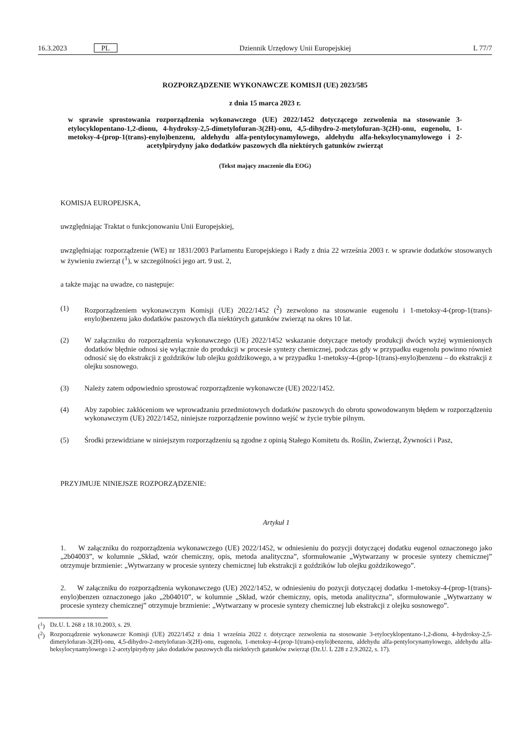16.3.2023 PL Dziennik Urzędowy Unii Europejskiej L 77/7
ROZPORZĄDZENIE WYKONAWCZE KOMISJI (UE) 2023/585
z dnia 15 marca 2023 r.
w sprawie sprostowania rozporządzenia wykonawczego (UE) 2022/1452 dotyczącego zezwolenia na stosowanie 3-etylocyklopentano-1,2-dionu, 4-hydroksy-2,5-dimetylofuran-3(2H)-onu, 4,5-dihydro-2-metylofuran-3(2H)-onu, eugenolu, 1-metoksy-4-(prop-1(trans)-enylo)benzenu, aldehydu alfa-pentylocynamylowego, aldehydu alfa-heksylocynamylowego i 2-acetylpirydyny jako dodatków paszowych dla niektórych gatunków zwierząt
(Tekst mający znaczenie dla EOG)
KOMISJA EUROPEJSKA,
uwzględniając Traktat o funkcjonowaniu Unii Europejskiej,
uwzględniając rozporządzenie (WE) nr 1831/2003 Parlamentu Europejskiego i Rady z dnia 22 września 2003 r. w sprawie dodatków stosowanych w żywieniu zwierząt (<sup>1</sup>), w szczególności jego art. 9 ust. 2,
a także mając na uwadze, co następuje:
(1) Rozporządzeniem wykonawczym Komisji (UE) 2022/1452 (<sup>2</sup>) zezwolono na stosowanie eugenolu i 1-metoksy-4-(prop-1(trans)-enylo)benzenu jako dodatków paszowych dla niektórych gatunków zwierząt na okres 10 lat.
(2) W załączniku do rozporządzenia wykonawczego (UE) 2022/1452 wskazanie dotyczące metody produkcji dwóch wyżej wymienionych dodatków błędnie odnosi się wyłącznie do produkcji w procesie syntezy chemicznej, podczas gdy w przypadku eugenolu powinno również odnosić się do ekstrakcji z goździków lub olejku goździkowego, a w przypadku 1-metoksy-4-(prop-1(trans)-enylo)benzenu – do ekstrakcji z olejku sosnowego.
(3) Należy zatem odpowiednio sprostować rozporządzenie wykonawcze (UE) 2022/1452.
(4) Aby zapobiec zakłóceniom we wprowadzaniu przedmiotowych dodatków paszowych do obrotu spowodowanym błędem w rozporządzeniu wykonawczym (UE) 2022/1452, niniejsze rozporządzenie powinno wejść w życie trybie pilnym.
(5) Środki przewidziane w niniejszym rozporządzeniu są zgodne z opinią Stałego Komitetu ds. Roślin, Zwierząt, Żywności i Pasz,
PRZYJMUJE NINIEJSZE ROZPORZĄDZENIE:
Artykuł 1
1. W załączniku do rozporządzenia wykonawczego (UE) 2022/1452, w odniesieniu do pozycji dotyczącej dodatku eugenol oznaczonego jako „2b04003”, w kolumnie „Skład, wzór chemiczny, opis, metoda analityczna”, sformułowanie „Wytwarzany w procesie syntezy chemicznej” otrzymuje brzmienie: „Wytwarzany w procesie syntezy chemicznej lub ekstrakcji z goździków lub olejku goździkowego”.
2. W załączniku do rozporządzenia wykonawczego (UE) 2022/1452, w odniesieniu do pozycji dotyczącej dodatku 1-metoksy-4-(prop-1(trans)-enylo)benzen oznaczonego jako „2b04010”, w kolumnie „Skład, wzór chemiczny, opis, metoda analityczna”, sformułowanie „Wytwarzany w procesie syntezy chemicznej” otrzymuje brzmienie: „Wytwarzany w procesie syntezy chemicznej lub ekstrakcji z olejku sosnowego”.
(<sup>1</sup>) Dz.U. L 268 z 18.10.2003, s. 29.
(<sup>2</sup>) Rozporządzenie wykonawcze Komisji (UE) 2022/1452 z dnia 1 września 2022 r. dotyczące zezwolenia na stosowanie 3-etylocyklopentano-1,2-dionu, 4-hydroksy-2,5-dimetylofuran-3(2H)-onu, 4,5-dihydro-2-metylofuran-3(2H)-onu, eugenolu, 1-metoksy-4-(prop-1(trans)-enylo)benzenu, aldehydu alfa-pentylocynamylowego, aldehydu alfa-heksylocynamylowego i 2-acetylpirydyny jako dodatków paszowych dla niektórych gatunków zwierząt (Dz.U. L 228 z 2.9.2022, s. 17).